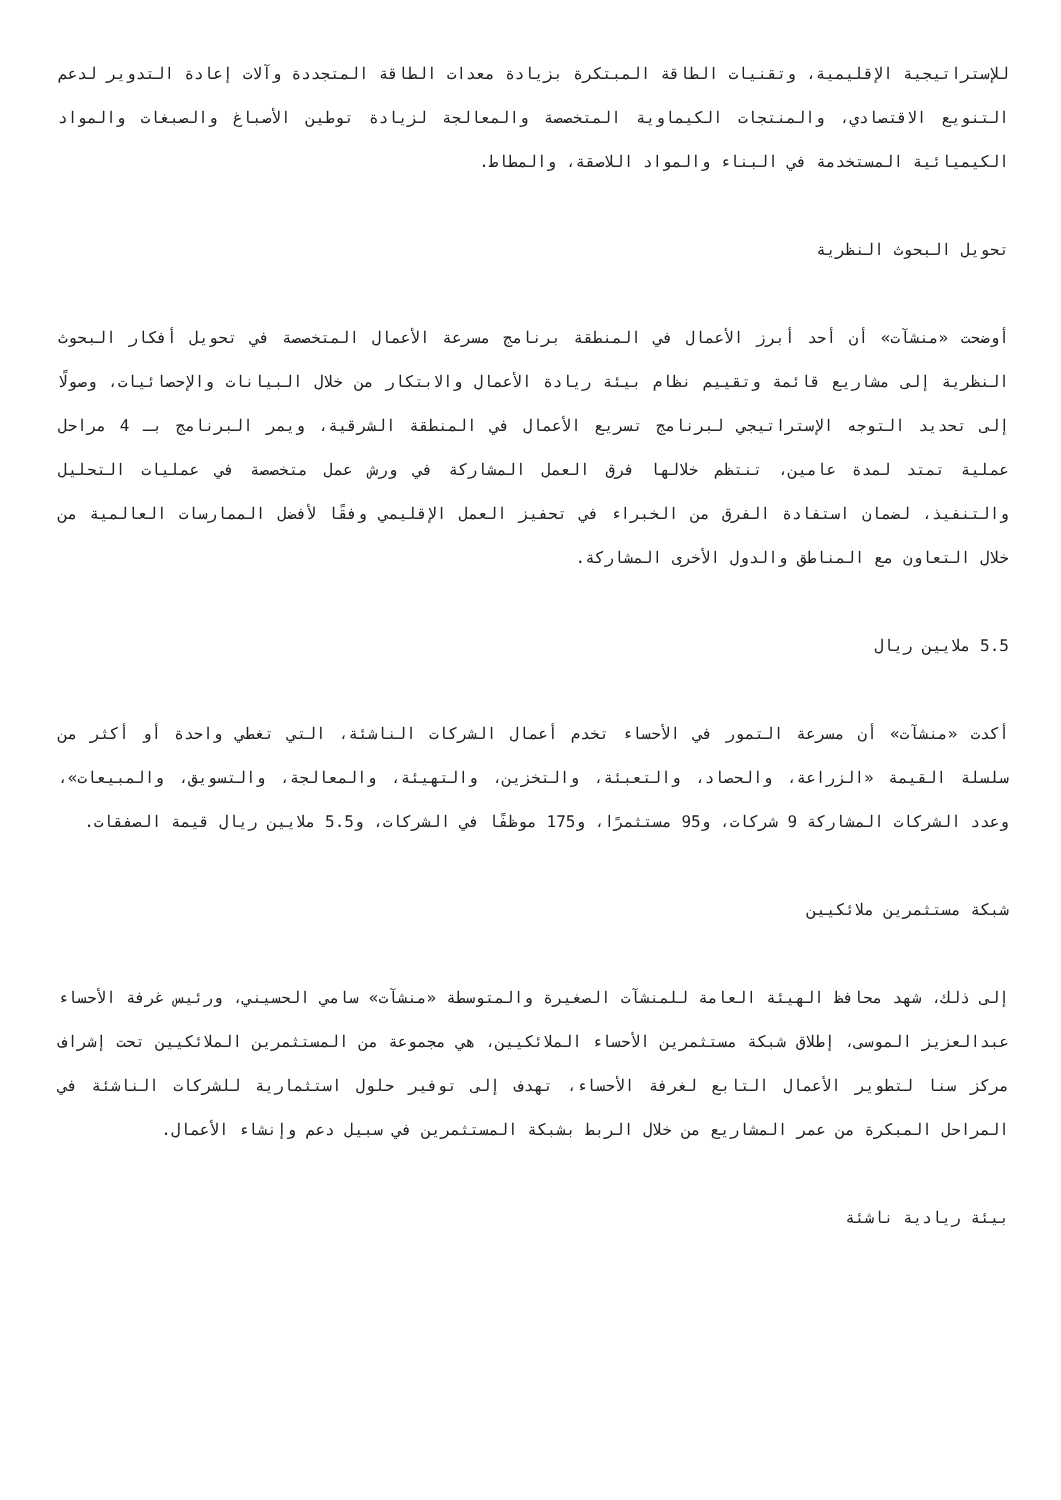للإستراتيجية الإقليمية، وتقنيات الطاقة المبتكرة بزيادة معدات الطاقة المتجددة وآلات إعادة التدوير لدعم التنويع الاقتصادي، والمنتجات الكيماوية المتخصصة والمعالجة لزيادة توطين الأصباغ والصبغات والمواد الكيميائية المستخدمة في البناء والمواد اللاصقة، والمطاط.
تحويل البحوث النظرية
أوضحت «منشآت» أن أحد أبرز الأعمال في المنطقة برنامج مسرعة الأعمال المتخصصة في تحويل أفكار البحوث النظرية إلى مشاريع قائمة وتقييم نظام بيئة ريادة الأعمال والابتكار من خلال البيانات والإحصائيات، وصولًا إلى تحديد التوجه الإستراتيجي لبرنامج تسريع الأعمال في المنطقة الشرقية، ويمر البرنامج بـ 4 مراحل عملية تمتد لمدة عامين، تنتظم خلالها فرق العمل المشاركة في ورش عمل متخصصة في عمليات التحليل والتنفيذ، لضمان استفادة الفرق من الخبراء في تحفيز العمل الإقليمي وفقًا لأفضل الممارسات العالمية من خلال التعاون مع المناطق والدول الأخرى المشاركة.
5.5 ملايين ريال
أكدت «منشآت» أن مسرعة التمور في الأحساء تخدم أعمال الشركات الناشئة، التي تغطي واحدة أو أكثر من سلسلة القيمة «الزراعة، والحصاد، والتعبئة، والتخزين، والتهيئة، والمعالجة، والتسويق، والمبيعات»، وعدد الشركات المشاركة 9 شركات، و95 مستثمرًا، و175 موظفًا في الشركات، و5.5 ملايين ريال قيمة الصفقات.
شبكة مستثمرين ملائكيين
إلى ذلك، شهد محافظ الهيئة العامة للمنشآت الصغيرة والمتوسطة «منشآت» سامي الحسيني، ورئيس غرفة الأحساء عبدالعزيز الموسى، إطلاق شبكة مستثمرين الأحساء الملائكيين، هي مجموعة من المستثمرين الملائكيين تحت إشراف مركز سنا لتطوير الأعمال التابع لغرفة الأحساء، تهدف إلى توفير حلول استثمارية للشركات الناشئة في المراحل المبكرة من عمر المشاريع من خلال الربط بشبكة المستثمرين في سبيل دعم وإنشاء الأعمال.
بيئة ريادية ناشئة